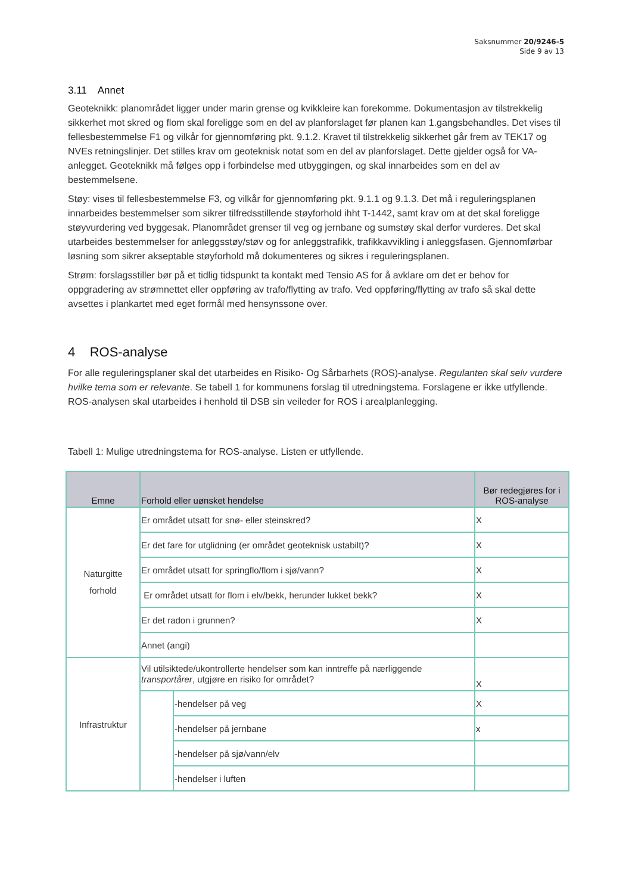Saksnummer 20/9246-5
Side 9 av 13
3.11 Annet
Geoteknikk: planområdet ligger under marin grense og kvikkleire kan forekomme. Dokumentasjon av tilstrekkelig sikkerhet mot skred og flom skal foreligge som en del av planforslaget før planen kan 1.gangsbehandles. Det vises til fellesbestemmelse F1 og vilkår for gjennomføring pkt. 9.1.2. Kravet til tilstrekkelig sikkerhet går frem av TEK17 og NVEs retningslinjer. Det stilles krav om geoteknisk notat som en del av planforslaget. Dette gjelder også for VA-anlegget. Geoteknikk må følges opp i forbindelse med utbyggingen, og skal innarbeides som en del av bestemmelsene.
Støy: vises til fellesbestemmelse F3, og vilkår for gjennomføring pkt. 9.1.1 og 9.1.3. Det må i reguleringsplanen innarbeides bestemmelser som sikrer tilfredsstillende støyforhold ihht T-1442, samt krav om at det skal foreligge støyvurdering ved byggesak. Planområdet grenser til veg og jernbane og sumstøy skal derfor vurderes. Det skal utarbeides bestemmelser for anleggsstøy/støv og for anleggstrafikk, trafikkavvikling i anleggsfasen. Gjennomførbar løsning som sikrer akseptable støyforhold må dokumenteres og sikres i reguleringsplanen.
Strøm: forslagsstiller bør på et tidlig tidspunkt ta kontakt med Tensio AS for å avklare om det er behov for oppgradering av strømnettet eller oppføring av trafo/flytting av trafo. Ved oppføring/flytting av trafo så skal dette avsettes i plankartet med eget formål med hensynssone over.
4 ROS-analyse
For alle reguleringsplaner skal det utarbeides en Risiko- Og Sårbarhets (ROS)-analyse. Regulanten skal selv vurdere hvilke tema som er relevante. Se tabell 1 for kommunens forslag til utredningstema. Forslagene er ikke utfyllende. ROS-analysen skal utarbeides i henhold til DSB sin veileder for ROS i arealplanlegging.
Tabell 1: Mulige utredningstema for ROS-analyse. Listen er utfyllende.
| Emne | Forhold eller uønsket hendelse | | Bør redegjøres for i ROS-analyse |
| --- | --- | --- | --- |
| Naturgitte forhold | Er området utsatt for snø- eller steinskred? | | X |
| | Er det fare for utglidning (er området geoteknisk ustabilt)? | | X |
| | Er området utsatt for springflo/flom i sjø/vann? | | X |
| | Er området utsatt for flom i elv/bekk, herunder lukket bekk? | | X |
| | Er det radon i grunnen? | | X |
| | Annet (angi) | | |
| Infrastruktur | Vil utilsiktede/ukontrollerte hendelser som kan inntreffe på nærliggende transportårer , utgjøre en risiko for området? | | X |
| | | -hendelser på veg | X |
| | | -hendelser på jernbane | x |
| | | -hendelser på sjø/vann/elv | |
| | | -hendelser i luften | |